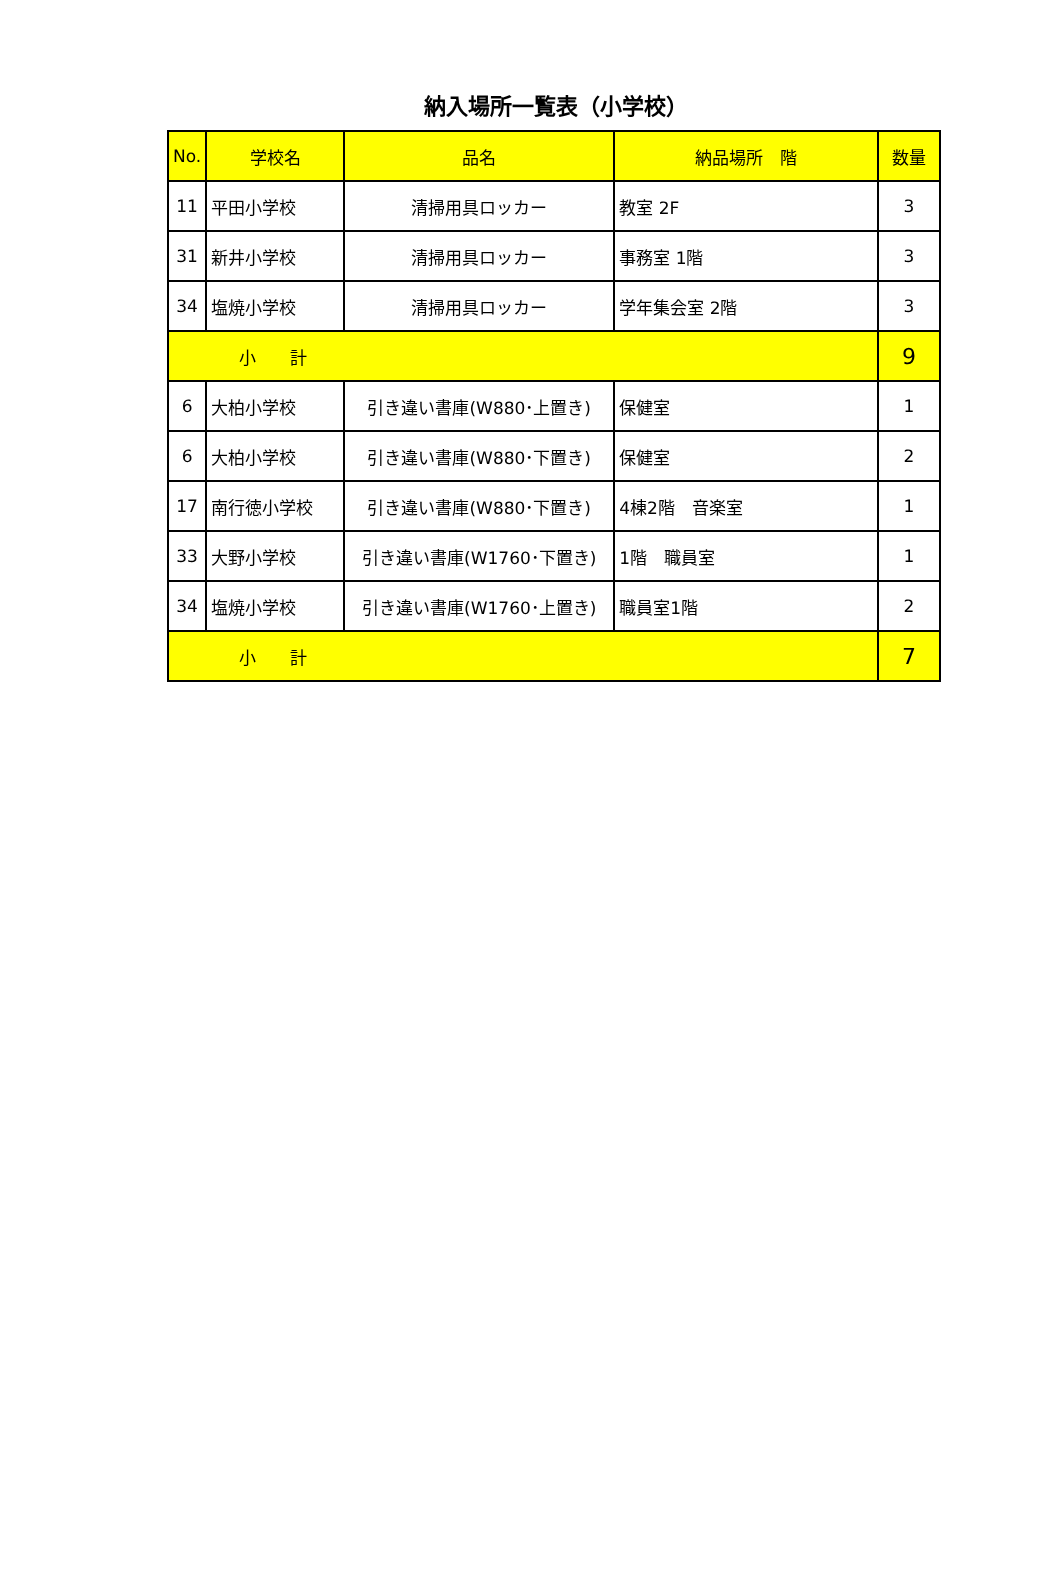納入場所一覧表（小学校）
| No. | 学校名 | 品名 | 納品場所 階 | 数量 |
| --- | --- | --- | --- | --- |
| 11 | 平田小学校 | 清掃用具ロッカー | 教室 2F | 3 |
| 31 | 新井小学校 | 清掃用具ロッカー | 事務室 1階 | 3 |
| 34 | 塩焼小学校 | 清掃用具ロッカー | 学年集会室 2階 | 3 |
| 小 計 | | | | 9 |
| 6 | 大柏小学校 | 引き違い書庫(W880･上置き) | 保健室 | 1 |
| 6 | 大柏小学校 | 引き違い書庫(W880･下置き) | 保健室 | 2 |
| 17 | 南行徳小学校 | 引き違い書庫(W880･下置き) | 4棟2階 音楽室 | 1 |
| 33 | 大野小学校 | 引き違い書庫(W1760･下置き) | 1階 職員室 | 1 |
| 34 | 塩焼小学校 | 引き違い書庫(W1760･上置き) | 職員室1階 | 2 |
| 小 計 | | | | 7 |